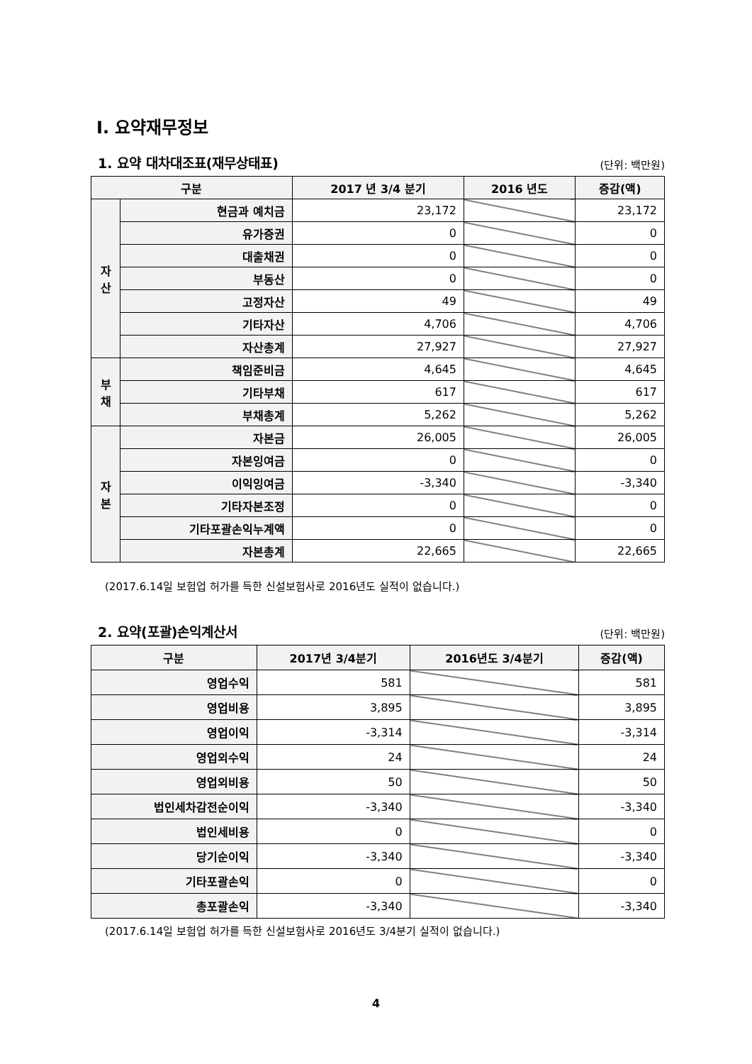Ⅰ. 요약재무정보
1. 요약 대차대조표(재무상태표)
(단위: 백만원)
| 구분 | | 2017 년 3/4 분기 | 2016 년도 | 증감(액) |
| --- | --- | --- | --- | --- |
| 자 산 | 현금과 예치금 | 23,172 | | 23,172 |
| | 유가증권 | 0 | | 0 |
| | 대출채권 | 0 | | 0 |
| | 부동산 | 0 | | 0 |
| | 고정자산 | 49 | | 49 |
| | 기타자산 | 4,706 | | 4,706 |
| | 자산총계 | 27,927 | | 27,927 |
| 부 채 | 책임준비금 | 4,645 | | 4,645 |
| | 기타부채 | 617 | | 617 |
| | 부채총계 | 5,262 | | 5,262 |
| 자 본 | 자본금 | 26,005 | | 26,005 |
| | 자본잉여금 | 0 | | 0 |
| | 이익잉여금 | -3,340 | | -3,340 |
| | 기타자본조정 | 0 | | 0 |
| | 기타포괄손익누계액 | 0 | | 0 |
| | 자본총계 | 22,665 | | 22,665 |
(2017.6.14일 보험업 허가를 득한 신설보험사로 2016년도 실적이 없습니다.)
2. 요약(포괄)손익계산서
(단위: 백만원)
| 구분 | 2017년 3/4분기 | 2016년도 3/4분기 | 증감(액) |
| --- | --- | --- | --- |
| 영업수익 | 581 | | 581 |
| 영업비용 | 3,895 | | 3,895 |
| 영업이익 | -3,314 | | -3,314 |
| 영업외수익 | 24 | | 24 |
| 영업외비용 | 50 | | 50 |
| 법인세차감전순이익 | -3,340 | | -3,340 |
| 법인세비용 | 0 | | 0 |
| 당기순이익 | -3,340 | | -3,340 |
| 기타포괄손익 | 0 | | 0 |
| 총포괄손익 | -3,340 | | -3,340 |
(2017.6.14일 보험업 허가를 득한 신설보험사로 2016년도 3/4분기 실적이 없습니다.)
4